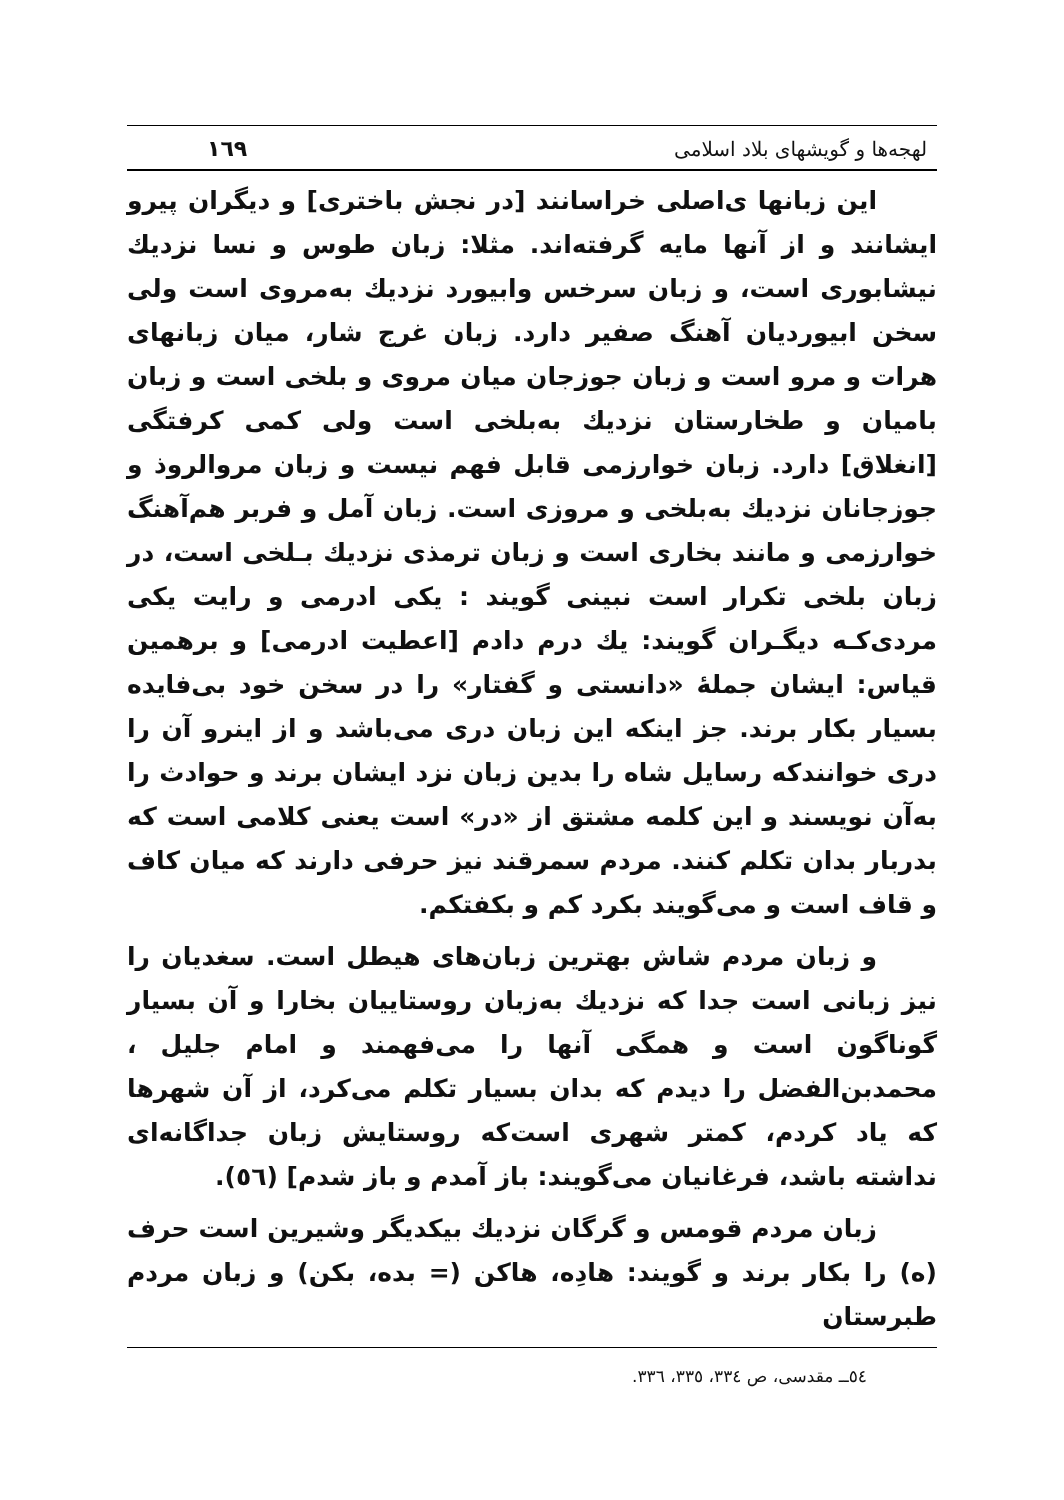لهجه‌ها و گویشهای بلاد اسلامی ۱٦۹
این زبانها ی‌اصلی خراسانند [در نجش باختری] و دیگران پیرو ایشانند و از آنها مایه گرفته‌اند. مثلا: زبان طوس و نسا نزدیك نیشابوری است، و زبان سرخس وابیورد نزدیك به‌مروی است ولی سخن ابیوردیان آهنگ صفیر دارد. زبان غرج شار، میان زبانهای هرات و مرو است و زبان جوزجان میان مروی و بلخی است و زبان بامیان و طخارستان نزدیك به‌بلخی است ولی کمی کرفتگی [انغلاق] دارد. زبان خوارزمی قابل فهم نیست و زبان مروالروذ و جوزجانان نزدیك به‌بلخی و مروزی است. زبان آمل و فربر هم‌آهنگ خوارزمی و مانند بخاری است و زبان ترمذی نزدیك بـلخی است، در زبان بلخی تکرار است نبینی گویند : یکی ادرمی و رایت یکی مردی‌کـه دیگـران گویند: یك درم دادم [اعطیت ادرمی] و برهمین قیاس: ایشان جملهٔ «دانستی و گفتار» را در سخن خود بی‌فایده بسیار بکار برند. جز اینکه این زبان دری می‌باشد و از اینرو آن را دری خوانندکه رسایل شاه را بدین زبان نزد ایشان برند و حوادث را به‌آن نویسند و این کلمه مشتق از «در» است یعنی کلامی است که بدربار بدان تکلم کنند. مردم سمرقند نیز حرفی دارند که میان کاف و قاف است و می‌گویند بکرد کم و بکفتکم.
و زبان مردم شاش بهترین زبان‌های هیطل است. سغدیان را نیز زبانی است جدا که نزدیك به‌زبان روستاییان بخارا و آن بسیار گوناگون است و همگی آنها را می‌فهمند و امام جلیل ، محمدبن‌الفضل را دیدم که بدان بسیار تکلم می‌کرد، از آن شهرها که یاد کردم، کمتر شهری است‌که روستایش زبان جداگانه‌ای نداشته باشد، فرغانیان می‌گویند: باز آمدم و باز شدم] (٥٦).
زبان مردم قومس و گرگان نزدیك بیکدیگر وشیرین است حرف (ه) را بکار برند و گویند: هادِه، هاکن (= بده، بکن) و زبان مردم طبرستان
٥٤ــ مقدسی، ص ۳۳٤، ۳۳٥، ۳۳٦.